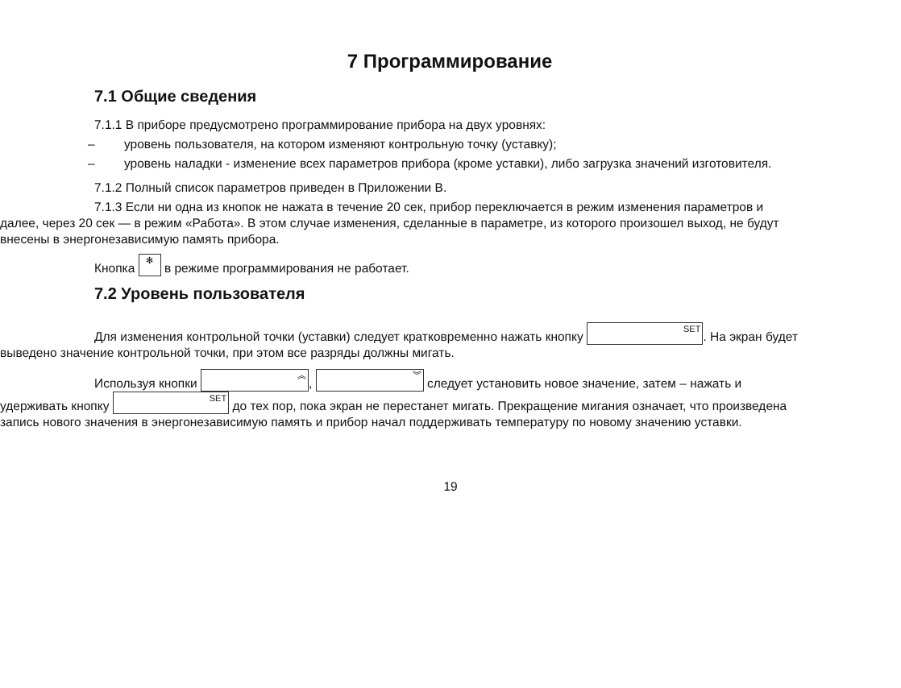7 Программирование
7.1 Общие сведения
7.1.1 В приборе предусмотрено программирование прибора на двух уровнях:
– уровень пользователя, на котором изменяют контрольную точку (уставку);
– уровень наладки - изменение всех параметров прибора (кроме уставки), либо загрузка значений изготовителя.
7.1.2 Полный список параметров приведен в Приложении В.
7.1.3 Если ни одна из кнопок не нажата в течение 20 сек, прибор переключается в режим изменения параметров и далее, через 20 сек — в режим «Работа». В этом случае изменения, сделанные в параметре, из которого произошел выход, не будут внесены в энергонезависимую память прибора.
Кнопка ✻ в режиме программирования не работает.
7.2 Уровень пользователя
Для изменения контрольной точки (уставки) следует кратковременно нажать кнопку SET. На экран будет выведено значение контрольной точки, при этом все разряды должны мигать.
Используя кнопки ︽, ︾ следует установить новое значение, затем – нажать и удерживать кнопку SET до тех пор, пока экран не перестанет мигать. Прекращение мигания означает, что произведена запись нового значения в энергонезависимую память и прибор начал поддерживать температуру по новому значению уставки.
19